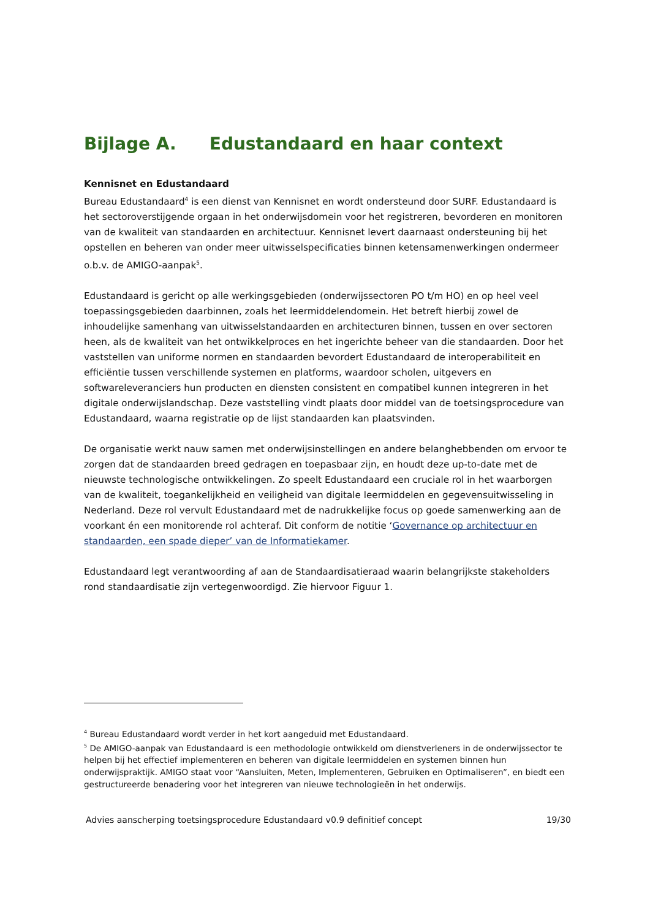Bijlage A. Edustandaard en haar context
Kennisnet en Edustandaard
Bureau Edustandaard<sup>4</sup> is een dienst van Kennisnet en wordt ondersteund door SURF. Edustandaard is het sectoroverstijgende orgaan in het onderwijsdomein voor het registreren, bevorderen en monitoren van de kwaliteit van standaarden en architectuur. Kennisnet levert daarnaast ondersteuning bij het opstellen en beheren van onder meer uitwisselspecificaties binnen ketensamenwerkingen ondermeer o.b.v. de AMIGO-aanpak<sup>5</sup>.
Edustandaard is gericht op alle werkingsgebieden (onderwijssectoren PO t/m HO) en op heel veel toepassingsgebieden daarbinnen, zoals het leermiddelendomein. Het betreft hierbij zowel de inhoudelijke samenhang van uitwisselstandaarden en architecturen binnen, tussen en over sectoren heen, als de kwaliteit van het ontwikkelproces en het ingerichte beheer van die standaarden. Door het vaststellen van uniforme normen en standaarden bevordert Edustandaard de interoperabiliteit en efficiëntie tussen verschillende systemen en platforms, waardoor scholen, uitgevers en softwareleveranciers hun producten en diensten consistent en compatibel kunnen integreren in het digitale onderwijslandschap. Deze vaststelling vindt plaats door middel van de toetsingsprocedure van Edustandaard, waarna registratie op de lijst standaarden kan plaatsvinden.
De organisatie werkt nauw samen met onderwijsinstellingen en andere belanghebbenden om ervoor te zorgen dat de standaarden breed gedragen en toepasbaar zijn, en houdt deze up-to-date met de nieuwste technologische ontwikkelingen. Zo speelt Edustandaard een cruciale rol in het waarborgen van de kwaliteit, toegankelijkheid en veiligheid van digitale leermiddelen en gegevensuitwisseling in Nederland. Deze rol vervult Edustandaard met de nadrukkelijke focus op goede samenwerking aan de voorkant én een monitorende rol achteraf. Dit conform de notitie ‘Governance op architectuur en standaarden, een spade dieper’ van de Informatiekamer.
Edustandaard legt verantwoording af aan de Standaardisatieraad waarin belangrijkste stakeholders rond standaardisatie zijn vertegenwoordigd. Zie hiervoor Figuur 1.
<sup>4</sup> Bureau Edustandaard wordt verder in het kort aangeduid met Edustandaard.
<sup>5</sup> De AMIGO-aanpak van Edustandaard is een methodologie ontwikkeld om dienstverleners in de onderwijssector te helpen bij het effectief implementeren en beheren van digitale leermiddelen en systemen binnen hun onderwijspraktijk. AMIGO staat voor “Aansluiten, Meten, Implementeren, Gebruiken en Optimaliseren”, en biedt een gestructureerde benadering voor het integreren van nieuwe technologieën in het onderwijs.
Advies aanscherping toetsingsprocedure Edustandaard v0.9 definitief concept 19/30